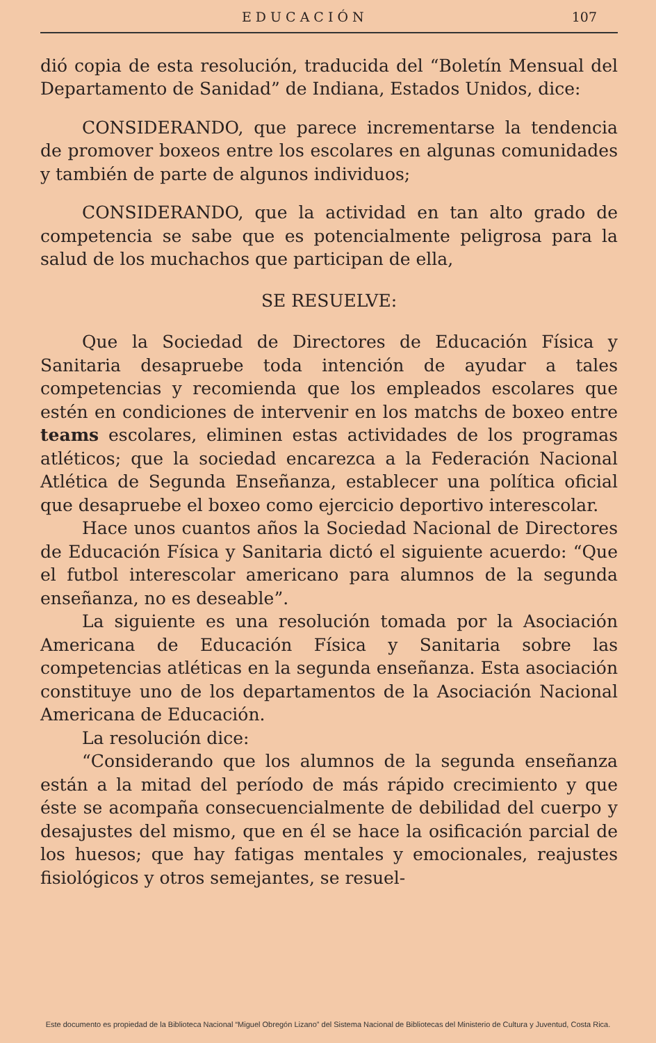EDUCACIÓN 107
dió copia de esta resolución, traducida del “Boletín Mensual del Departamento de Sanidad” de Indiana, Estados Unidos, dice:
CONSIDERANDO, que parece incrementarse la tendencia de promover boxeos entre los escolares en algunas comunidades y también de parte de algunos individuos;
CONSIDERANDO, que la actividad en tan alto grado de competencia se sabe que es potencialmente peligrosa para la salud de los muchachos que participan de ella,
SE RESUELVE:
Que la Sociedad de Directores de Educación Física y Sanitaria desapruebe toda intención de ayudar a tales competencias y recomienda que los empleados escolares que estén en condiciones de intervenir en los matchs de boxeo entre teams escolares, eliminen estas actividades de los programas atléticos; que la sociedad encarezca a la Federación Nacional Atlética de Segunda Enseñanza, establecer una política oficial que desapruebe el boxeo como ejercicio deportivo interescolar.
Hace unos cuantos años la Sociedad Nacional de Directores de Educación Física y Sanitaria dictó el siguiente acuerdo: “Que el futbol interescolar americano para alumnos de la segunda enseñanza, no es deseable”.
La siguiente es una resolución tomada por la Asociación Americana de Educación Física y Sanitaria sobre las competencias atléticas en la segunda enseñanza. Esta asociación constituye uno de los departamentos de la Asociación Nacional Americana de Educación.
La resolución dice:
“Considerando que los alumnos de la segunda enseñanza están a la mitad del período de más rápido crecimiento y que éste se acompaña consecuencialmente de debilidad del cuerpo y desajustes del mismo, que en él se hace la osificación parcial de los huesos; que hay fatigas mentales y emocionales, reajustes fisiológicos y otros semejantes, se resuel-
Este documento es propiedad de la Biblioteca Nacional “Miguel Obregón Lizano” del Sistema Nacional de Bibliotecas del Ministerio de Cultura y Juventud, Costa Rica.